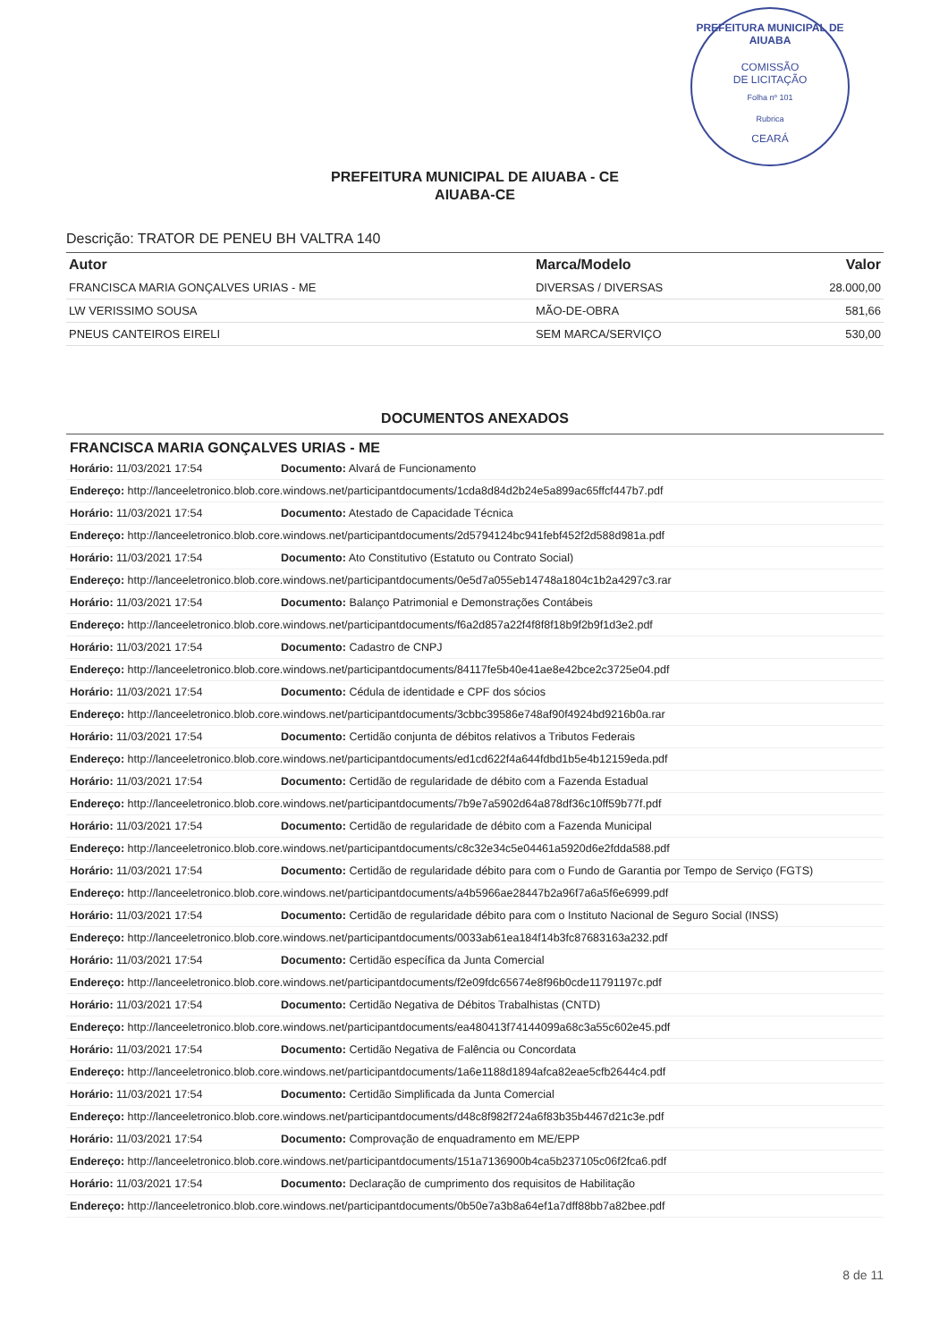PREFEITURA MUNICIPAL DE AIUABA
COMISSÃO
DE LICITAÇÃO
Folha nº 101
Rubrica
CEARÁ
PREFEITURA MUNICIPAL DE AIUABA - CE
AIUABA-CE
Descrição: TRATOR DE PENEU BH VALTRA 140
| Autor | Marca/Modelo | Valor |
| --- | --- | --- |
| FRANCISCA MARIA GONÇALVES URIAS - ME | DIVERSAS / DIVERSAS | 28.000,00 |
| LW VERISSIMO SOUSA | MÃO-DE-OBRA | 581,66 |
| PNEUS CANTEIROS EIRELI | SEM MARCA/SERVIÇO | 530,00 |
DOCUMENTOS ANEXADOS
FRANCISCA MARIA GONÇALVES URIAS - ME
Horário: 11/03/2021 17:54 Documento: Alvará de Funcionamento
Endereço: http://lanceeletronico.blob.core.windows.net/participantdocuments/1cda8d84d2b24e5a899ac65ffcf447b7.pdf
Horário: 11/03/2021 17:54 Documento: Atestado de Capacidade Técnica
Endereço: http://lanceeletronico.blob.core.windows.net/participantdocuments/2d5794124bc941febf452f2d588d981a.pdf
Horário: 11/03/2021 17:54 Documento: Ato Constitutivo (Estatuto ou Contrato Social)
Endereço: http://lanceeletronico.blob.core.windows.net/participantdocuments/0e5d7a055eb14748a1804c1b2a4297c3.rar
Horário: 11/03/2021 17:54 Documento: Balanço Patrimonial e Demonstrações Contábeis
Endereço: http://lanceeletronico.blob.core.windows.net/participantdocuments/f6a2d857a22f4f8f8f18b9f2b9f1d3e2.pdf
Horário: 11/03/2021 17:54 Documento: Cadastro de CNPJ
Endereço: http://lanceeletronico.blob.core.windows.net/participantdocuments/84117fe5b40e41ae8e42bce2c3725e04.pdf
Horário: 11/03/2021 17:54 Documento: Cédula de identidade e CPF dos sócios
Endereço: http://lanceeletronico.blob.core.windows.net/participantdocuments/3cbbc39586e748af90f4924bd9216b0a.rar
Horário: 11/03/2021 17:54 Documento: Certidão conjunta de débitos relativos a Tributos Federais
Endereço: http://lanceeletronico.blob.core.windows.net/participantdocuments/ed1cd622f4a644fdbd1b5e4b12159eda.pdf
Horário: 11/03/2021 17:54 Documento: Certidão de regularidade de débito com a Fazenda Estadual
Endereço: http://lanceeletronico.blob.core.windows.net/participantdocuments/7b9e7a5902d64a878df36c10ff59b77f.pdf
Horário: 11/03/2021 17:54 Documento: Certidão de regularidade de débito com a Fazenda Municipal
Endereço: http://lanceeletronico.blob.core.windows.net/participantdocuments/c8c32e34c5e04461a5920d6e2fdda588.pdf
Horário: 11/03/2021 17:54 Documento: Certidão de regularidade débito para com o Fundo de Garantia por Tempo de Serviço (FGTS)
Endereço: http://lanceeletronico.blob.core.windows.net/participantdocuments/a4b5966ae28447b2a96f7a6a5f6e6999.pdf
Horário: 11/03/2021 17:54 Documento: Certidão de regularidade débito para com o Instituto Nacional de Seguro Social (INSS)
Endereço: http://lanceeletronico.blob.core.windows.net/participantdocuments/0033ab61ea184f14b3fc87683163a232.pdf
Horário: 11/03/2021 17:54 Documento: Certidão específica da Junta Comercial
Endereço: http://lanceeletronico.blob.core.windows.net/participantdocuments/f2e09fdc65674e8f96b0cde11791197c.pdf
Horário: 11/03/2021 17:54 Documento: Certidão Negativa de Débitos Trabalhistas (CNTD)
Endereço: http://lanceeletronico.blob.core.windows.net/participantdocuments/ea480413f74144099a68c3a55c602e45.pdf
Horário: 11/03/2021 17:54 Documento: Certidão Negativa de Falência ou Concordata
Endereço: http://lanceeletronico.blob.core.windows.net/participantdocuments/1a6e1188d1894afca82eae5cfb2644c4.pdf
Horário: 11/03/2021 17:54 Documento: Certidão Simplificada da Junta Comercial
Endereço: http://lanceeletronico.blob.core.windows.net/participantdocuments/d48c8f982f724a6f83b35b4467d21c3e.pdf
Horário: 11/03/2021 17:54 Documento: Comprovação de enquadramento em ME/EPP
Endereço: http://lanceeletronico.blob.core.windows.net/participantdocuments/151a7136900b4ca5b237105c06f2fca6.pdf
Horário: 11/03/2021 17:54 Documento: Declaração de cumprimento dos requisitos de Habilitação
Endereço: http://lanceeletronico.blob.core.windows.net/participantdocuments/0b50e7a3b8a64ef1a7dff88bb7a82bee.pdf
8 de 11